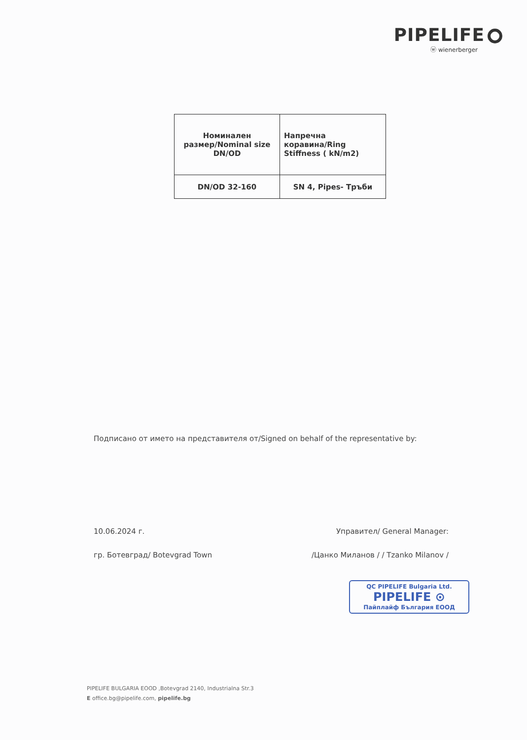PIPELIFE
ⓦ wienerberger
| Номинален размер/Nominal size DN/OD | Напречна коравина/Ring Stiffness ( kN/m2) |
| DN/OD 32-160 | SN 4, Pipes- Тръби |
Подписано от името на представителя от/Signed on behalf of the representative by:
10.06.2024 г. Управител/ General Manager:
гр. Ботевград/ Botevgrad Town /Цанко Миланов / / Tzanko Milanov /
QC PIPELIFE Bulgaria Ltd.
PIPELIFE ⊙
Пайплайф България ЕООД
PIPELIFE BULGARIA EOOD ,Botevgrad 2140, Industrialna Str.3
E office.bg@pipelife.com, pipelife.bg